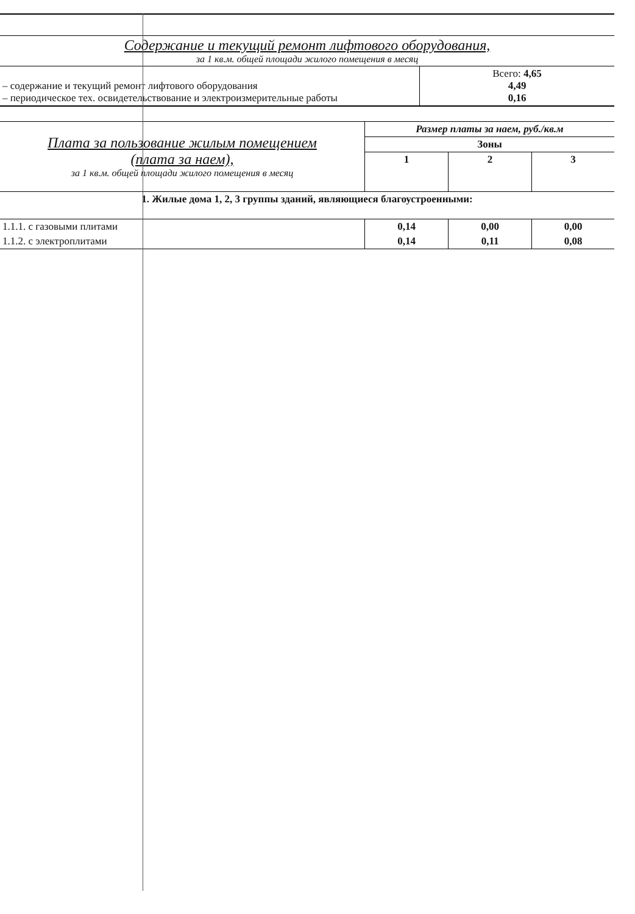| Содержание и текущий ремонт лифтового оборудования, за 1 кв.м. общей площади жилого помещения в месяц |
| – содержание и текущий ремонт лифтового оборудования – периодическое тех. освидетельствование и электроизмерительные работы | Всего: 4,65 4,49 0,16 |
| Плата за пользование жилым помещением (плата за наем), за 1 кв.м. общей площади жилого помещения в месяц | Размер платы за наем, руб./кв.м | | |
| | Зоны | | |
| | 1 | 2 | 3 |
| 1. Жилые дома 1, 2, 3 группы зданий, являющиеся благоустроенными: | | | |
| 1.1.1. с газовыми плитами | 0,14 | 0,00 | 0,00 |
| 1.1.2. с электроплитами | 0,14 | 0,11 | 0,08 |